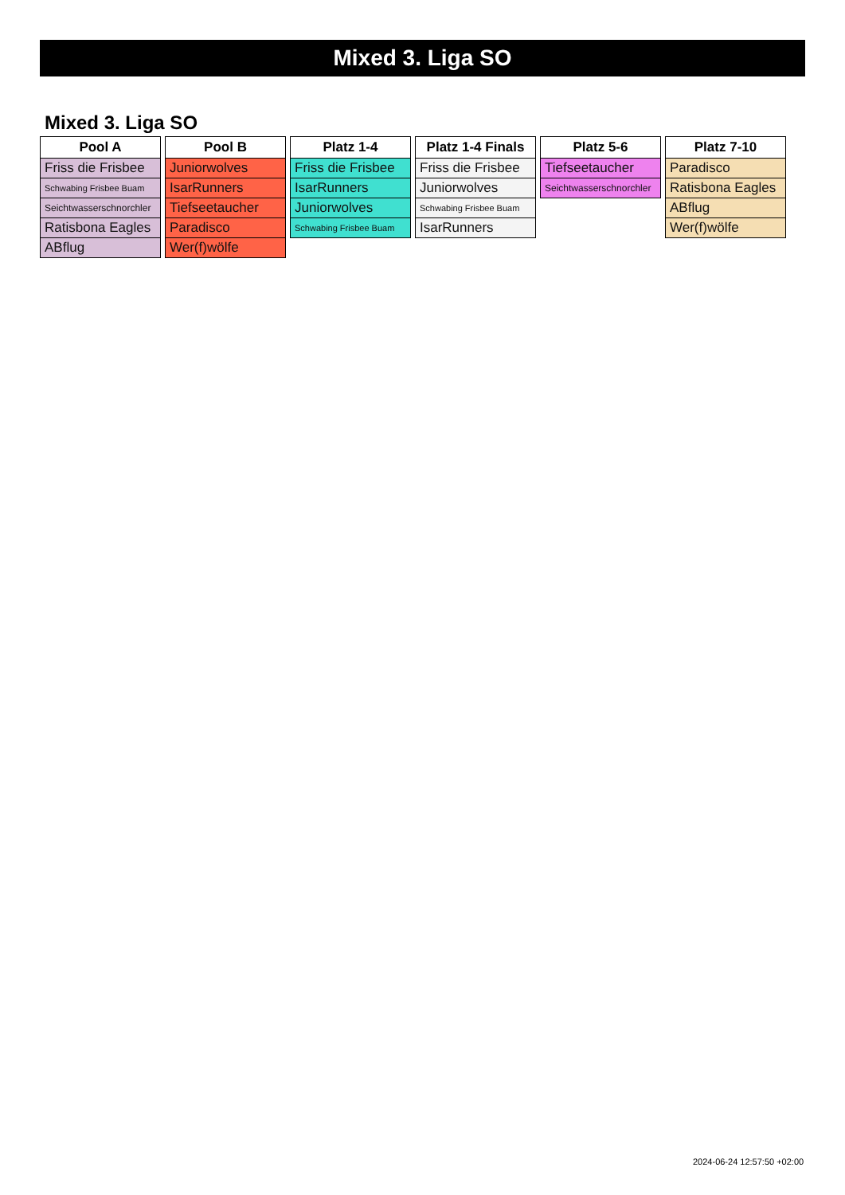Mixed 3. Liga SO
Mixed 3. Liga SO
| Pool A |
| --- |
| Friss die Frisbee |
| Schwabing Frisbee Buam |
| Seichtwasserschnorchler |
| Ratisbona Eagles |
| ABflug |
| Pool B |
| --- |
| Juniorwolves |
| IsarRunners |
| Tiefseetaucher |
| Paradisco |
| Wer(f)wölfe |
| Platz 1-4 |
| --- |
| Friss die Frisbee |
| IsarRunners |
| Juniorwolves |
| Schwabing Frisbee Buam |
| Platz 1-4 Finals |
| --- |
| Friss die Frisbee |
| Juniorwolves |
| Schwabing Frisbee Buam |
| IsarRunners |
| Platz 5-6 |
| --- |
| Tiefseetaucher |
| Seichtwasserschnorchler |
| Platz 7-10 |
| --- |
| Paradisco |
| Ratisbona Eagles |
| ABflug |
| Wer(f)wölfe |
2024-06-24 12:57:50 +02:00